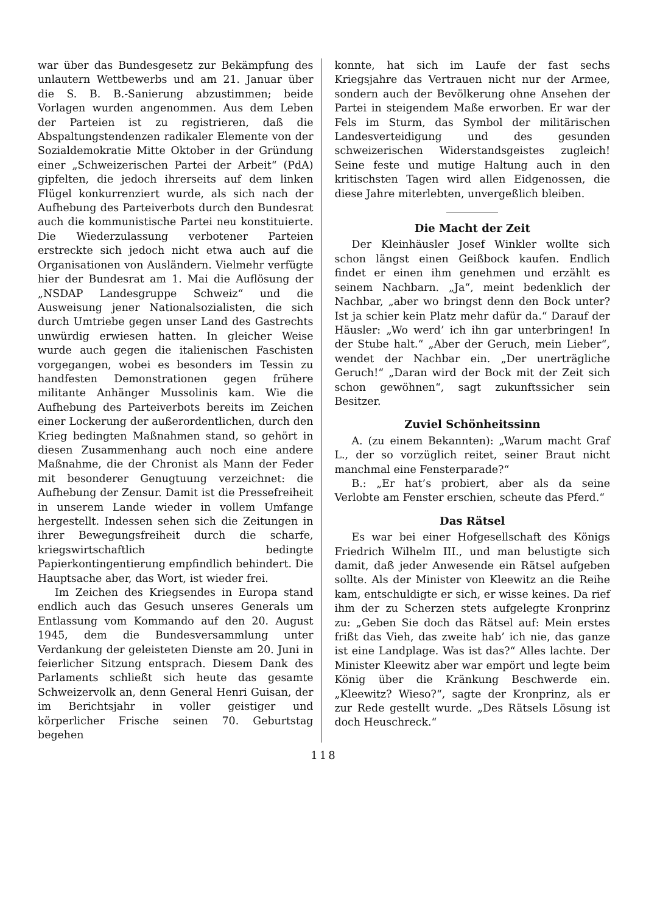war über das Bundesgesetz zur Bekämpfung des unlautern Wettbewerbs und am 21. Januar über die S. B. B.-Sanierung abzustimmen; beide Vorlagen wurden angenommen. Aus dem Leben der Parteien ist zu registrieren, daß die Abspaltungstendenzen radikaler Elemente von der Sozialdemokratie Mitte Oktober in der Gründung einer „Schweizerischen Partei der Arbeit“ (PdA) gipfelten, die jedoch ihrerseits auf dem linken Flügel konkurrenziert wurde, als sich nach der Aufhebung des Parteiverbots durch den Bundesrat auch die kommunistische Partei neu konstituierte. Die Wiederzulassung verbotener Parteien erstreckte sich jedoch nicht etwa auch auf die Organisationen von Ausländern. Vielmehr verfügte hier der Bundesrat am 1. Mai die Auflösung der „NSDAP Landesgruppe Schweiz“ und die Ausweisung jener Nationalsozialisten, die sich durch Umtriebe gegen unser Land des Gastrechts unwürdig erwiesen hatten. In gleicher Weise wurde auch gegen die italienischen Faschisten vorgegangen, wobei es besonders im Tessin zu handfesten Demonstrationen gegen frühere militante Anhänger Mussolinis kam. Wie die Aufhebung des Parteiverbots bereits im Zeichen einer Lockerung der außerordentlichen, durch den Krieg bedingten Maßnahmen stand, so gehört in diesen Zusammenhang auch noch eine andere Maßnahme, die der Chronist als Mann der Feder mit besonderer Genugtuung verzeichnet: die Aufhebung der Zensur. Damit ist die Pressefreiheit in unserem Lande wieder in vollem Umfange hergestellt. Indessen sehen sich die Zeitungen in ihrer Bewegungsfreiheit durch die scharfe, kriegswirtschaftlich bedingte Papierkontingentierung empfindlich behindert. Die Hauptsache aber, das Wort, ist wieder frei.
Im Zeichen des Kriegsendes in Europa stand endlich auch das Gesuch unseres Generals um Entlassung vom Kommando auf den 20. August 1945, dem die Bundesversammlung unter Verdankung der geleisteten Dienste am 20. Juni in feierlicher Sitzung entsprach. Diesem Dank des Parlaments schließt sich heute das gesamte Schweizervolk an, denn General Henri Guisan, der im Berichtsjahr in voller geistiger und körperlicher Frische seinen 70. Geburtstag begehen
konnte, hat sich im Laufe der fast sechs Kriegsjahre das Vertrauen nicht nur der Armee, sondern auch der Bevölkerung ohne Ansehen der Partei in steigendem Maße erworben. Er war der Fels im Sturm, das Symbol der militärischen Landesverteidigung und des gesunden schweizerischen Widerstandsgeistes zugleich! Seine feste und mutige Haltung auch in den kritischsten Tagen wird allen Eidgenossen, die diese Jahre miterlebten, unvergeßlich bleiben.
Die Macht der Zeit
Der Kleinhäusler Josef Winkler wollte sich schon längst einen Geißbock kaufen. Endlich findet er einen ihm genehmen und erzählt es seinem Nachbarn. „Ja“, meint bedenklich der Nachbar, „aber wo bringst denn den Bock unter? Ist ja schier kein Platz mehr dafür da.“ Darauf der Häusler: „Wo werd’ ich ihn gar unterbringen! In der Stube halt.“ „Aber der Geruch, mein Lieber“, wendet der Nachbar ein. „Der unerträgliche Geruch!“ „Daran wird der Bock mit der Zeit sich schon gewöhnen“, sagt zukunftssicher sein Besitzer.
Zuviel Schönheitssinn
A. (zu einem Bekannten): „Warum macht Graf L., der so vorzüglich reitet, seiner Braut nicht manchmal eine Fensterparade?“
B.: „Er hat’s probiert, aber als da seine Verlobte am Fenster erschien, scheute das Pferd.“
Das Rätsel
Es war bei einer Hofgesellschaft des Königs Friedrich Wilhelm III., und man belustigte sich damit, daß jeder Anwesende ein Rätsel aufgeben sollte. Als der Minister von Kleewitz an die Reihe kam, entschuldigte er sich, er wisse keines. Da rief ihm der zu Scherzen stets aufgelegte Kronprinz zu: „Geben Sie doch das Rätsel auf: Mein erstes frißt das Vieh, das zweite hab’ ich nie, das ganze ist eine Landplage. Was ist das?“ Alles lachte. Der Minister Kleewitz aber war empört und legte beim König über die Kränkung Beschwerde ein. „Kleewitz? Wieso?“, sagte der Kronprinz, als er zur Rede gestellt wurde. „Des Rätsels Lösung ist doch Heuschreck.“
118